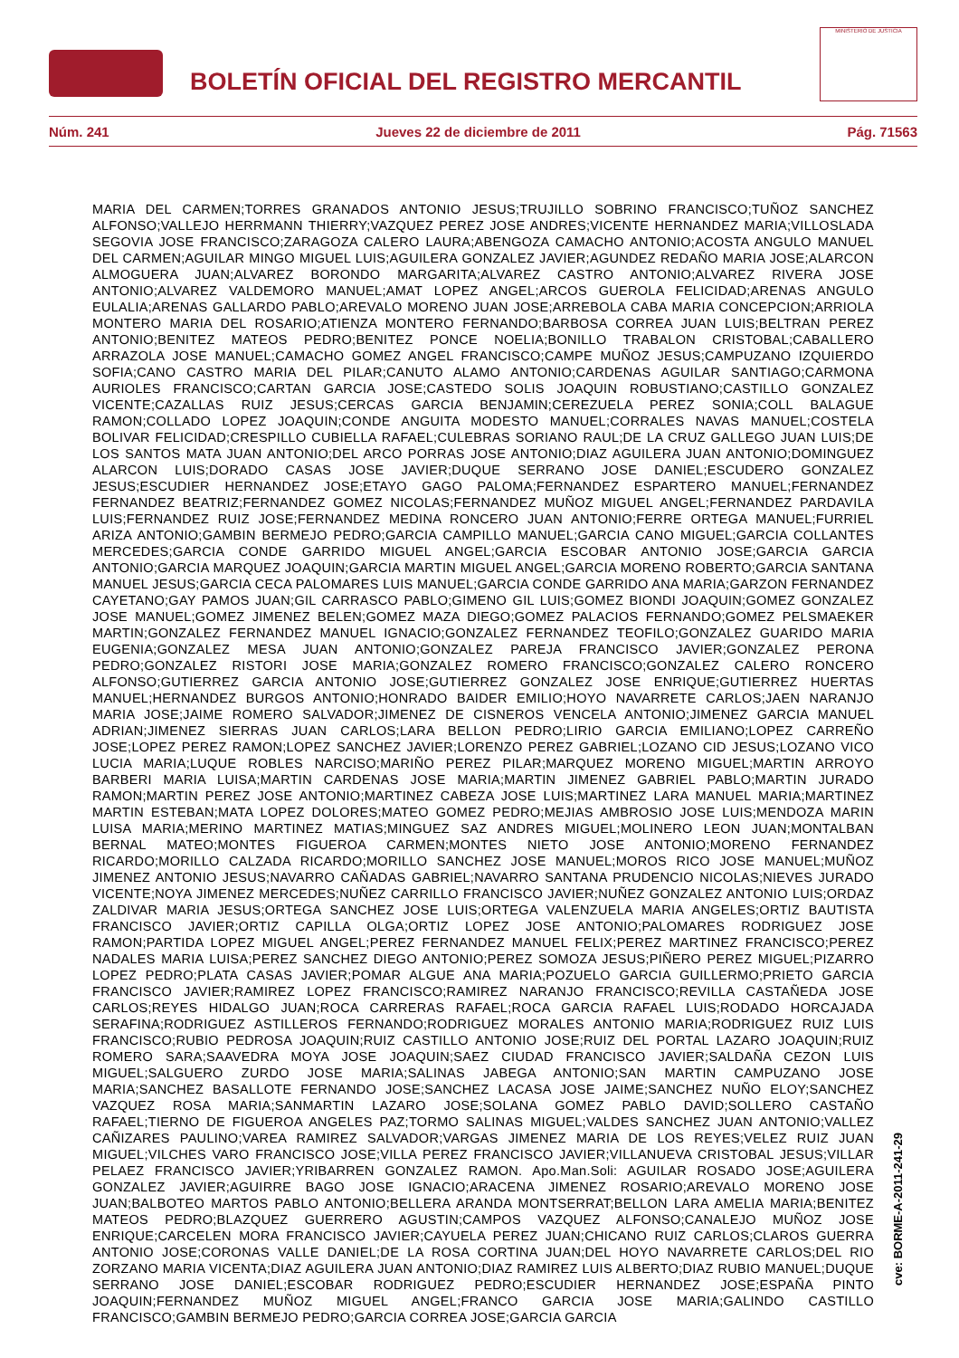BOLETÍN OFICIAL DEL REGISTRO MERCANTIL
MINISTERIO DE JUSTICIA
Núm. 241 Jueves 22 de diciembre de 2011 Pág. 71563
MARIA DEL CARMEN;TORRES GRANADOS ANTONIO JESUS;TRUJILLO SOBRINO FRANCISCO;TUÑOZ SANCHEZ ALFONSO;VALLEJO HERRMANN THIERRY;VAZQUEZ PEREZ JOSE ANDRES;VICENTE HERNANDEZ MARIA;VILLOSLADA SEGOVIA JOSE FRANCISCO;ZARAGOZA CALERO LAURA;ABENGOZA CAMACHO ANTONIO;ACOSTA ANGULO MANUEL DEL CARMEN;AGUILAR MINGO MIGUEL LUIS;AGUILERA GONZALEZ JAVIER;AGUNDEZ REDAÑO MARIA JOSE;ALARCON ALMOGUERA JUAN;ALVAREZ BORONDO MARGARITA;ALVAREZ CASTRO ANTONIO;ALVAREZ RIVERA JOSE ANTONIO;ALVAREZ VALDEMORO MANUEL;AMAT LOPEZ ANGEL;ARCOS GUEROLA FELICIDAD;ARENAS ANGULO EULALIA;ARENAS GALLARDO PABLO;AREVALO MORENO JUAN JOSE;ARREBOLA CABA MARIA CONCEPCION;ARRIOLA MONTERO MARIA DEL ROSARIO;ATIENZA MONTERO FERNANDO;BARBOSA CORREA JUAN LUIS;BELTRAN PEREZ ANTONIO;BENITEZ MATEOS PEDRO;BENITEZ PONCE NOELIA;BONILLO TRABALON CRISTOBAL;CABALLERO ARRAZOLA JOSE MANUEL;CAMACHO GOMEZ ANGEL FRANCISCO;CAMPE MUÑOZ JESUS;CAMPUZANO IZQUIERDO SOFIA;CANO CASTRO MARIA DEL PILAR;CANUTO ALAMO ANTONIO;CARDENAS AGUILAR SANTIAGO;CARMONA AURIOLES FRANCISCO;CARTAN GARCIA JOSE;CASTEDO SOLIS JOAQUIN ROBUSTIANO;CASTILLO GONZALEZ VICENTE;CAZALLAS RUIZ JESUS;CERCAS GARCIA BENJAMIN;CEREZUELA PEREZ SONIA;COLL BALAGUE RAMON;COLLADO LOPEZ JOAQUIN;CONDE ANGUITA MODESTO MANUEL;CORRALES NAVAS MANUEL;COSTELA BOLIVAR FELICIDAD;CRESPILLO CUBIELLA RAFAEL;CULEBRAS SORIANO RAUL;DE LA CRUZ GALLEGO JUAN LUIS;DE LOS SANTOS MATA JUAN ANTONIO;DEL ARCO PORRAS JOSE ANTONIO;DIAZ AGUILERA JUAN ANTONIO;DOMINGUEZ ALARCON LUIS;DORADO CASAS JOSE JAVIER;DUQUE SERRANO JOSE DANIEL;ESCUDERO GONZALEZ JESUS;ESCUDIER HERNANDEZ JOSE;ETAYO GAGO PALOMA;FERNANDEZ ESPARTERO MANUEL;FERNANDEZ FERNANDEZ BEATRIZ;FERNANDEZ GOMEZ NICOLAS;FERNANDEZ MUÑOZ MIGUEL ANGEL;FERNANDEZ PARDAVILA LUIS;FERNANDEZ RUIZ JOSE;FERNANDEZ MEDINA RONCERO JUAN ANTONIO;FERRE ORTEGA MANUEL;FURRIEL ARIZA ANTONIO;GAMBIN BERMEJO PEDRO;GARCIA CAMPILLO MANUEL;GARCIA CANO MIGUEL;GARCIA COLLANTES MERCEDES;GARCIA CONDE GARRIDO MIGUEL ANGEL;GARCIA ESCOBAR ANTONIO JOSE;GARCIA GARCIA ANTONIO;GARCIA MARQUEZ JOAQUIN;GARCIA MARTIN MIGUEL ANGEL;GARCIA MORENO ROBERTO;GARCIA SANTANA MANUEL JESUS;GARCIA CECA PALOMARES LUIS MANUEL;GARCIA CONDE GARRIDO ANA MARIA;GARZON FERNANDEZ CAYETANO;GAY PAMOS JUAN;GIL CARRASCO PABLO;GIMENO GIL LUIS;GOMEZ BIONDI JOAQUIN;GOMEZ GONZALEZ JOSE MANUEL;GOMEZ JIMENEZ BELEN;GOMEZ MAZA DIEGO;GOMEZ PALACIOS FERNANDO;GOMEZ PELSMAEKER MARTIN;GONZALEZ FERNANDEZ MANUEL IGNACIO;GONZALEZ FERNANDEZ TEOFILO;GONZALEZ GUARIDO MARIA EUGENIA;GONZALEZ MESA JUAN ANTONIO;GONZALEZ PAREJA FRANCISCO JAVIER;GONZALEZ PERONA PEDRO;GONZALEZ RISTORI JOSE MARIA;GONZALEZ ROMERO FRANCISCO;GONZALEZ CALERO RONCERO ALFONSO;GUTIERREZ GARCIA ANTONIO JOSE;GUTIERREZ GONZALEZ JOSE ENRIQUE;GUTIERREZ HUERTAS MANUEL;HERNANDEZ BURGOS ANTONIO;HONRADO BAIDER EMILIO;HOYO NAVARRETE CARLOS;JAEN NARANJO MARIA JOSE;JAIME ROMERO SALVADOR;JIMENEZ DE CISNEROS VENCELA ANTONIO;JIMENEZ GARCIA MANUEL ADRIAN;JIMENEZ SIERRAS JUAN CARLOS;LARA BELLON PEDRO;LIRIO GARCIA EMILIANO;LOPEZ CARREÑO JOSE;LOPEZ PEREZ RAMON;LOPEZ SANCHEZ JAVIER;LORENZO PEREZ GABRIEL;LOZANO CID JESUS;LOZANO VICO LUCIA MARIA;LUQUE ROBLES NARCISO;MARIÑO PEREZ PILAR;MARQUEZ MORENO MIGUEL;MARTIN ARROYO BARBERI MARIA LUISA;MARTIN CARDENAS JOSE MARIA;MARTIN JIMENEZ GABRIEL PABLO;MARTIN JURADO RAMON;MARTIN PEREZ JOSE ANTONIO;MARTINEZ CABEZA JOSE LUIS;MARTINEZ LARA MANUEL MARIA;MARTINEZ MARTIN ESTEBAN;MATA LOPEZ DOLORES;MATEO GOMEZ PEDRO;MEJIAS AMBROSIO JOSE LUIS;MENDOZA MARIN LUISA MARIA;MERINO MARTINEZ MATIAS;MINGUEZ SAZ ANDRES MIGUEL;MOLINERO LEON JUAN;MONTALBAN BERNAL MATEO;MONTES FIGUEROA CARMEN;MONTES NIETO JOSE ANTONIO;MORENO FERNANDEZ RICARDO;MORILLO CALZADA RICARDO;MORILLO SANCHEZ JOSE MANUEL;MOROS RICO JOSE MANUEL;MUÑOZ JIMENEZ ANTONIO JESUS;NAVARRO CAÑADAS GABRIEL;NAVARRO SANTANA PRUDENCIO NICOLAS;NIEVES JURADO VICENTE;NOYA JIMENEZ MERCEDES;NUÑEZ CARRILLO FRANCISCO JAVIER;NUÑEZ GONZALEZ ANTONIO LUIS;ORDAZ ZALDIVAR MARIA JESUS;ORTEGA SANCHEZ JOSE LUIS;ORTEGA VALENZUELA MARIA ANGELES;ORTIZ BAUTISTA FRANCISCO JAVIER;ORTIZ CAPILLA OLGA;ORTIZ LOPEZ JOSE ANTONIO;PALOMARES RODRIGUEZ JOSE RAMON;PARTIDA LOPEZ MIGUEL ANGEL;PEREZ FERNANDEZ MANUEL FELIX;PEREZ MARTINEZ FRANCISCO;PEREZ NADALES MARIA LUISA;PEREZ SANCHEZ DIEGO ANTONIO;PEREZ SOMOZA JESUS;PIÑERO PEREZ MIGUEL;PIZARRO LOPEZ PEDRO;PLATA CASAS JAVIER;POMAR ALGUE ANA MARIA;POZUELO GARCIA GUILLERMO;PRIETO GARCIA FRANCISCO JAVIER;RAMIREZ LOPEZ FRANCISCO;RAMIREZ NARANJO FRANCISCO;REVILLA CASTAÑEDA JOSE CARLOS;REYES HIDALGO JUAN;ROCA CARRERAS RAFAEL;ROCA GARCIA RAFAEL LUIS;RODADO HORCAJADA SERAFINA;RODRIGUEZ ASTILLEROS FERNANDO;RODRIGUEZ MORALES ANTONIO MARIA;RODRIGUEZ RUIZ LUIS FRANCISCO;RUBIO PEDROSA JOAQUIN;RUIZ CASTILLO ANTONIO JOSE;RUIZ DEL PORTAL LAZARO JOAQUIN;RUIZ ROMERO SARA;SAAVEDRA MOYA JOSE JOAQUIN;SAEZ CIUDAD FRANCISCO JAVIER;SALDAÑA CEZON LUIS MIGUEL;SALGUERO ZURDO JOSE MARIA;SALINAS JABEGA ANTONIO;SAN MARTIN CAMPUZANO JOSE MARIA;SANCHEZ BASALLOTE FERNANDO JOSE;SANCHEZ LACASA JOSE JAIME;SANCHEZ NUÑO ELOY;SANCHEZ VAZQUEZ ROSA MARIA;SANMARTIN LAZARO JOSE;SOLANA GOMEZ PABLO DAVID;SOLLERO CASTAÑO RAFAEL;TIERNO DE FIGUEROA ANGELES PAZ;TORMO SALINAS MIGUEL;VALDES SANCHEZ JUAN ANTONIO;VALLEZ CAÑIZARES PAULINO;VAREA RAMIREZ SALVADOR;VARGAS JIMENEZ MARIA DE LOS REYES;VELEZ RUIZ JUAN MIGUEL;VILCHES VARO FRANCISCO JOSE;VILLA PEREZ FRANCISCO JAVIER;VILLANUEVA CRISTOBAL JESUS;VILLAR PELAEZ FRANCISCO JAVIER;YRIBARREN GONZALEZ RAMON. Apo.Man.Soli: AGUILAR ROSADO JOSE;AGUILERA GONZALEZ JAVIER;AGUIRRE BAGO JOSE IGNACIO;ARACENA JIMENEZ ROSARIO;AREVALO MORENO JOSE JUAN;BALBOTEO MARTOS PABLO ANTONIO;BELLERA ARANDA MONTSERRAT;BELLON LARA AMELIA MARIA;BENITEZ MATEOS PEDRO;BLAZQUEZ GUERRERO AGUSTIN;CAMPOS VAZQUEZ ALFONSO;CANALEJO MUÑOZ JOSE ENRIQUE;CARCELEN MORA FRANCISCO JAVIER;CAYUELA PEREZ JUAN;CHICANO RUIZ CARLOS;CLAROS GUERRA ANTONIO JOSE;CORONAS VALLE DANIEL;DE LA ROSA CORTINA JUAN;DEL HOYO NAVARRETE CARLOS;DEL RIO ZORZANO MARIA VICENTA;DIAZ AGUILERA JUAN ANTONIO;DIAZ RAMIREZ LUIS ALBERTO;DIAZ RUBIO MANUEL;DUQUE SERRANO JOSE DANIEL;ESCOBAR RODRIGUEZ PEDRO;ESCUDIER HERNANDEZ JOSE;ESPAÑA PINTO JOAQUIN;FERNANDEZ MUÑOZ MIGUEL ANGEL;FRANCO GARCIA JOSE MARIA;GALINDO CASTILLO FRANCISCO;GAMBIN BERMEJO PEDRO;GARCIA CORREA JOSE;GARCIA GARCIA
cve: BORME-A-2011-241-29